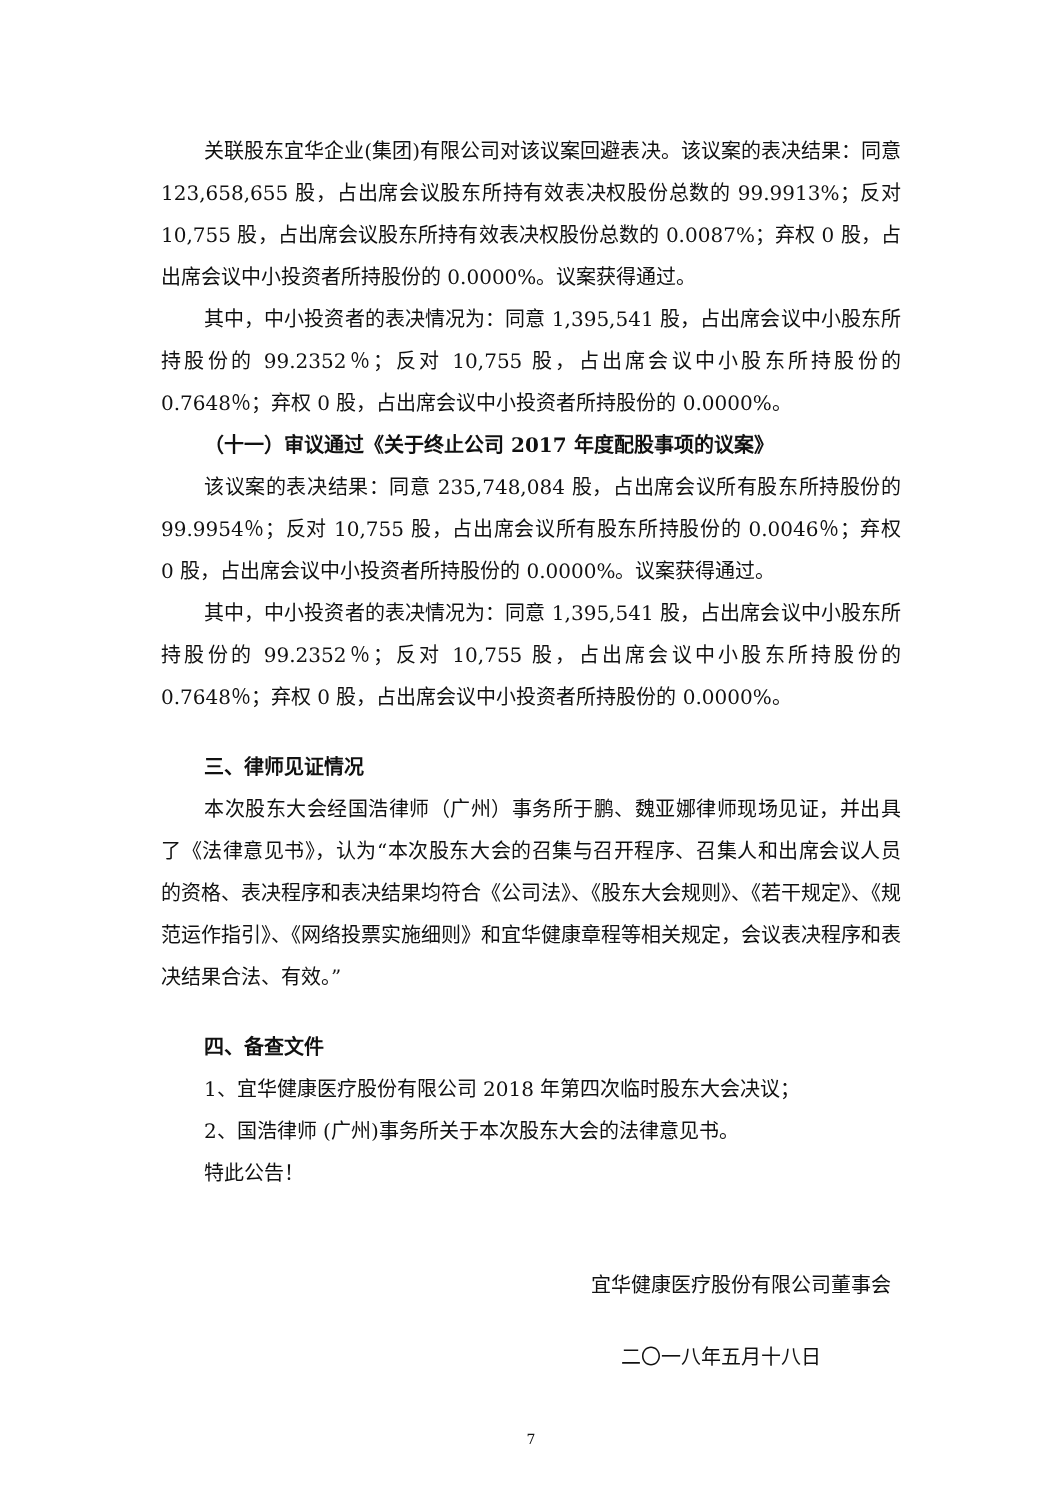关联股东宜华企业(集团)有限公司对该议案回避表决。该议案的表决结果：同意 123,658,655 股，占出席会议股东所持有效表决权股份总数的 99.9913%；反对 10,755 股，占出席会议股东所持有效表决权股份总数的 0.0087%；弃权 0 股，占出席会议中小投资者所持股份的 0.0000%。议案获得通过。
其中，中小投资者的表决情况为：同意 1,395,541 股，占出席会议中小股东所持股份的 99.2352％；反对 10,755 股，占出席会议中小股东所持股份的 0.7648％；弃权 0 股，占出席会议中小投资者所持股份的 0.0000%。
（十一）审议通过《关于终止公司 2017 年度配股事项的议案》
该议案的表决结果：同意 235,748,084 股，占出席会议所有股东所持股份的 99.9954％；反对 10,755 股，占出席会议所有股东所持股份的 0.0046％；弃权 0 股，占出席会议中小投资者所持股份的 0.0000%。议案获得通过。
其中，中小投资者的表决情况为：同意 1,395,541 股，占出席会议中小股东所持股份的 99.2352％；反对 10,755 股，占出席会议中小股东所持股份的 0.7648％；弃权 0 股，占出席会议中小投资者所持股份的 0.0000%。
三、律师见证情况
本次股东大会经国浩律师（广州）事务所于鹏、魏亚娜律师现场见证，并出具了《法律意见书》，认为“本次股东大会的召集与召开程序、召集人和出席会议人员的资格、表决程序和表决结果均符合《公司法》、《股东大会规则》、《若干规定》、《规范运作指引》、《网络投票实施细则》和宜华健康章程等相关规定，会议表决程序和表决结果合法、有效。”
四、备查文件
1、宜华健康医疗股份有限公司 2018 年第四次临时股东大会决议；
2、国浩律师 (广州)事务所关于本次股东大会的法律意见书。
特此公告！
宜华健康医疗股份有限公司董事会
二〇一八年五月十八日
7